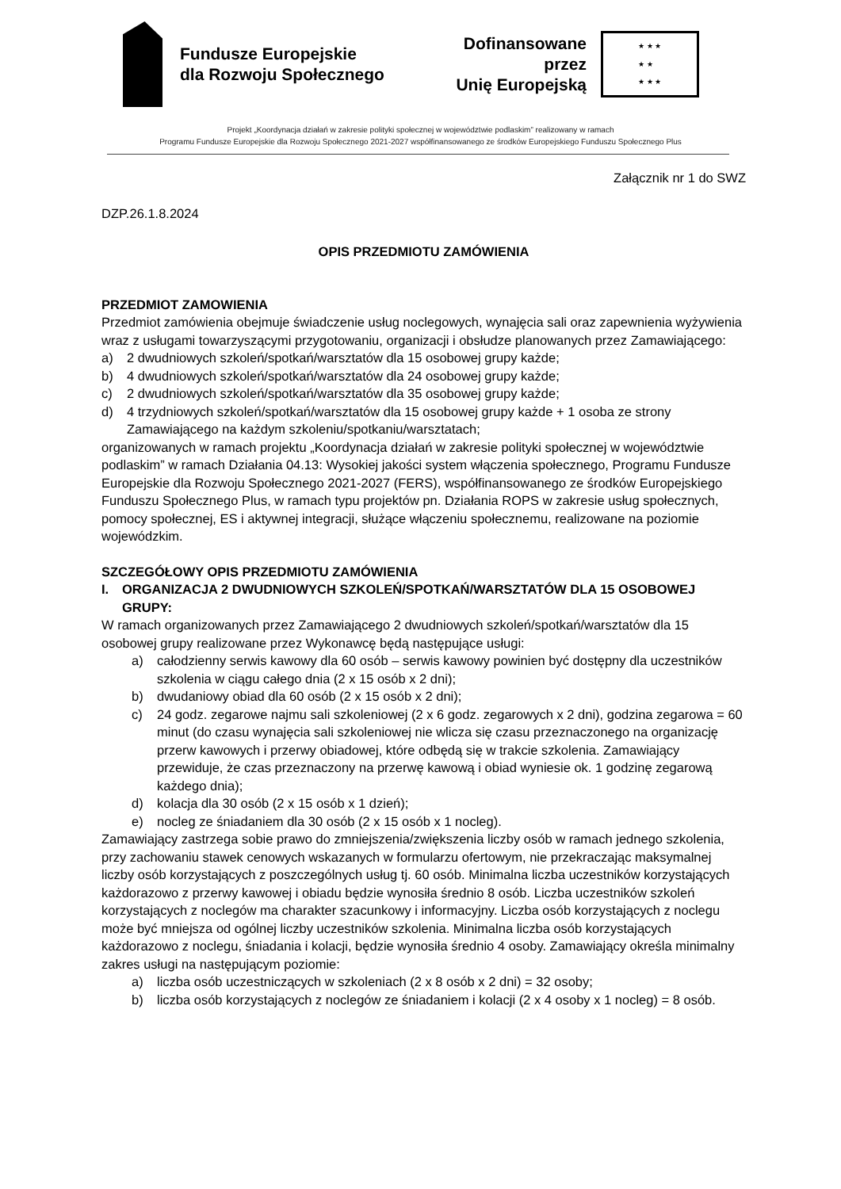Fundusze Europejskie
dla Rozwoju Społecznego
Dofinansowane przez
Unię Europejską
★ ★ ★
★ ★
★ ★ ★
Projekt „Koordynacja działań w zakresie polityki społecznej w województwie podlaskim” realizowany w ramach
Programu Fundusze Europejskie dla Rozwoju Społecznego 2021-2027 współfinansowanego ze środków Europejskiego Funduszu Społecznego Plus
Załącznik nr 1 do SWZ
DZP.26.1.8.2024
OPIS PRZEDMIOTU ZAMÓWIENIA
PRZEDMIOT ZAMOWIENIA
Przedmiot zamówienia obejmuje świadczenie usług noclegowych, wynajęcia sali oraz zapewnienia wyżywienia wraz z usługami towarzyszącymi przygotowaniu, organizacji i obsłudze planowanych przez Zamawiającego:
a) 2 dwudniowych szkoleń/spotkań/warsztatów dla 15 osobowej grupy każde;
b) 4 dwudniowych szkoleń/spotkań/warsztatów dla 24 osobowej grupy każde;
c) 2 dwudniowych szkoleń/spotkań/warsztatów dla 35 osobowej grupy każde;
d) 4 trzydniowych szkoleń/spotkań/warsztatów dla 15 osobowej grupy każde + 1 osoba ze strony Zamawiającego na każdym szkoleniu/spotkaniu/warsztatach;
organizowanych w ramach projektu „Koordynacja działań w zakresie polityki społecznej w województwie podlaskim” w ramach Działania 04.13: Wysokiej jakości system włączenia społecznego, Programu Fundusze Europejskie dla Rozwoju Społecznego 2021-2027 (FERS), współfinansowanego ze środków Europejskiego Funduszu Społecznego Plus, w ramach typu projektów pn. Działania ROPS w zakresie usług społecznych, pomocy społecznej, ES i aktywnej integracji, służące włączeniu społecznemu, realizowane na poziomie wojewódzkim.
SZCZEGÓŁOWY OPIS PRZEDMIOTU ZAMÓWIENIA
I. ORGANIZACJA 2 DWUDNIOWYCH SZKOLEŃ/SPOTKAŃ/WARSZTATÓW DLA 15 OSOBOWEJ GRUPY:
W ramach organizowanych przez Zamawiającego 2 dwudniowych szkoleń/spotkań/warsztatów dla 15 osobowej grupy realizowane przez Wykonawcę będą następujące usługi:
a) całodzienny serwis kawowy dla 60 osób – serwis kawowy powinien być dostępny dla uczestników szkolenia w ciągu całego dnia (2 x 15 osób x 2 dni);
b) dwudaniowy obiad dla 60 osób (2 x 15 osób x 2 dni);
c) 24 godz. zegarowe najmu sali szkoleniowej (2 x 6 godz. zegarowych x 2 dni), godzina zegarowa = 60 minut (do czasu wynajęcia sali szkoleniowej nie wlicza się czasu przeznaczonego na organizację przerw kawowych i przerwy obiadowej, które odbędą się w trakcie szkolenia. Zamawiający przewiduje, że czas przeznaczony na przerwę kawową i obiad wyniesie ok. 1 godzinę zegarową każdego dnia);
d) kolacja dla 30 osób (2 x 15 osób x 1 dzień);
e) nocleg ze śniadaniem dla 30 osób (2 x 15 osób x 1 nocleg).
Zamawiający zastrzega sobie prawo do zmniejszenia/zwiększenia liczby osób w ramach jednego szkolenia, przy zachowaniu stawek cenowych wskazanych w formularzu ofertowym, nie przekraczając maksymalnej liczby osób korzystających z poszczególnych usług tj. 60 osób. Minimalna liczba uczestników korzystających każdorazowo z przerwy kawowej i obiadu będzie wynosiła średnio 8 osób. Liczba uczestników szkoleń korzystających z noclegów ma charakter szacunkowy i informacyjny. Liczba osób korzystających z noclegu może być mniejsza od ogólnej liczby uczestników szkolenia. Minimalna liczba osób korzystających każdorazowo z noclegu, śniadania i kolacji, będzie wynosiła średnio 4 osoby. Zamawiający określa minimalny zakres usługi na następującym poziomie:
a) liczba osób uczestniczących w szkoleniach (2 x 8 osób x 2 dni) = 32 osoby;
b) liczba osób korzystających z noclegów ze śniadaniem i kolacji (2 x 4 osoby x 1 nocleg) = 8 osób.